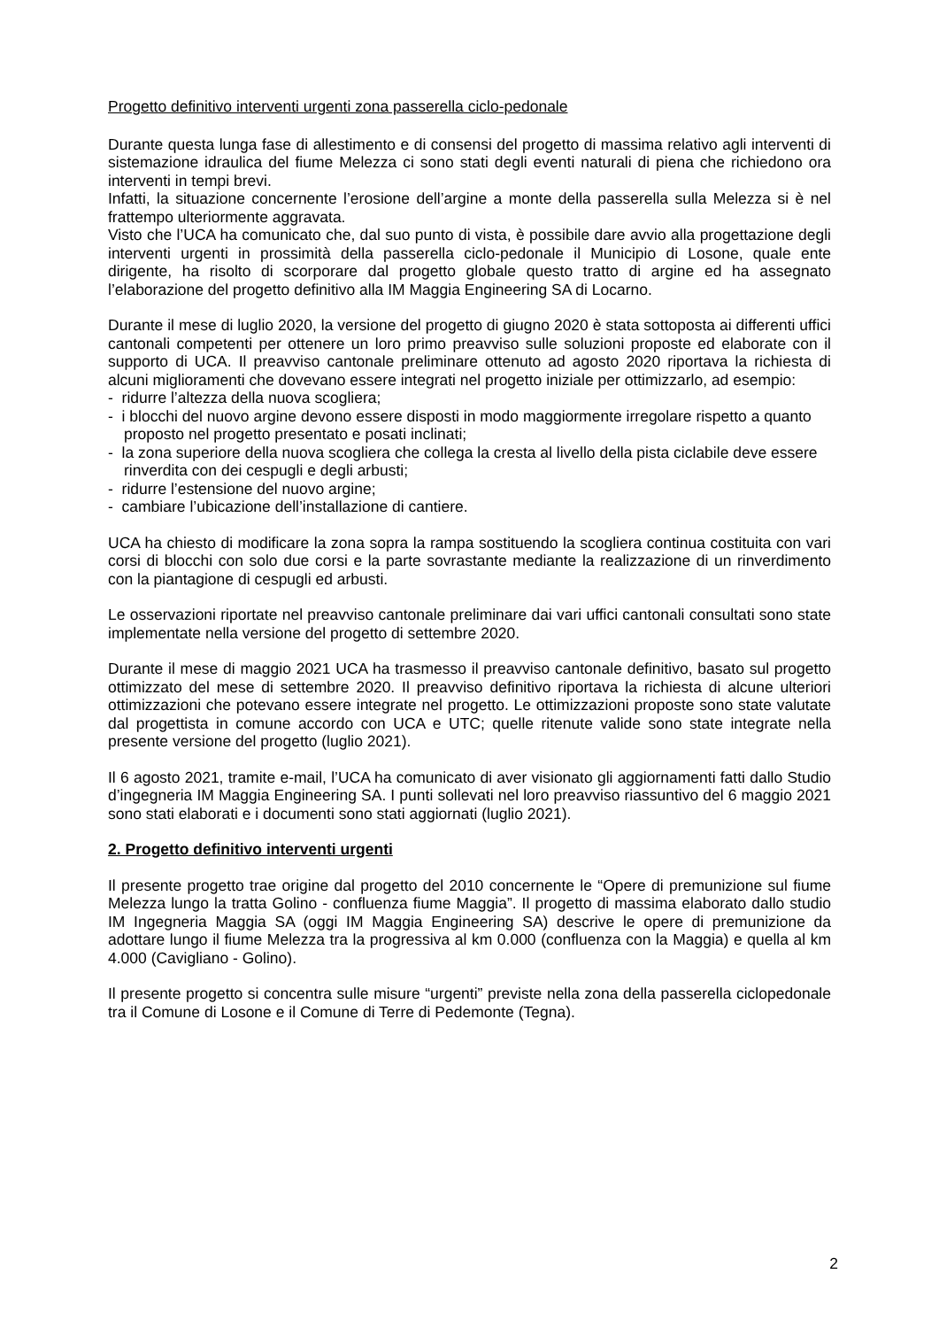Progetto definitivo interventi urgenti zona passerella ciclo-pedonale
Durante questa lunga fase di allestimento e di consensi del progetto di massima relativo agli interventi di sistemazione idraulica del fiume Melezza ci sono stati degli eventi naturali di piena che richiedono ora interventi in tempi brevi.
Infatti, la situazione concernente l’erosione dell’argine a monte della passerella sulla Melezza si è nel frattempo ulteriormente aggravata.
Visto che l’UCA ha comunicato che, dal suo punto di vista, è possibile dare avvio alla progettazione degli interventi urgenti in prossimità della passerella ciclo-pedonale il Municipio di Losone, quale ente dirigente, ha risolto di scorporare dal progetto globale questo tratto di argine ed ha assegnato l’elaborazione del progetto definitivo alla IM Maggia Engineering SA di Locarno.
Durante il mese di luglio 2020, la versione del progetto di giugno 2020 è stata sottoposta ai differenti uffici cantonali competenti per ottenere un loro primo preavviso sulle soluzioni proposte ed elaborate con il supporto di UCA. Il preavviso cantonale preliminare ottenuto ad agosto 2020 riportava la richiesta di alcuni miglioramenti che dovevano essere integrati nel progetto iniziale per ottimizzarlo, ad esempio:
- ridurre l’altezza della nuova scogliera;
- i blocchi del nuovo argine devono essere disposti in modo maggiormente irregolare rispetto a quanto proposto nel progetto presentato e posati inclinati;
- la zona superiore della nuova scogliera che collega la cresta al livello della pista ciclabile deve essere rinverdita con dei cespugli e degli arbusti;
- ridurre l’estensione del nuovo argine;
- cambiare l’ubicazione dell’installazione di cantiere.
UCA ha chiesto di modificare la zona sopra la rampa sostituendo la scogliera continua costituita con vari corsi di blocchi con solo due corsi e la parte sovrastante mediante la realizzazione di un rinverdimento con la piantagione di cespugli ed arbusti.
Le osservazioni riportate nel preavviso cantonale preliminare dai vari uffici cantonali consultati sono state implementate nella versione del progetto di settembre 2020.
Durante il mese di maggio 2021 UCA ha trasmesso il preavviso cantonale definitivo, basato sul progetto ottimizzato del mese di settembre 2020. Il preavviso definitivo riportava la richiesta di alcune ulteriori ottimizzazioni che potevano essere integrate nel progetto. Le ottimizzazioni proposte sono state valutate dal progettista in comune accordo con UCA e UTC; quelle ritenute valide sono state integrate nella presente versione del progetto (luglio 2021).
Il 6 agosto 2021, tramite e-mail, l’UCA ha comunicato di aver visionato gli aggiornamenti fatti dallo Studio d’ingegneria IM Maggia Engineering SA. I punti sollevati nel loro preavviso riassuntivo del 6 maggio 2021 sono stati elaborati e i documenti sono stati aggiornati (luglio 2021).
2. Progetto definitivo interventi urgenti
Il presente progetto trae origine dal progetto del 2010 concernente le “Opere di premunizione sul fiume Melezza lungo la tratta Golino - confluenza fiume Maggia”. Il progetto di massima elaborato dallo studio IM Ingegneria Maggia SA (oggi IM Maggia Engineering SA) descrive le opere di premunizione da adottare lungo il fiume Melezza tra la progressiva al km 0.000 (confluenza con la Maggia) e quella al km 4.000 (Cavigliano - Golino).
Il presente progetto si concentra sulle misure “urgenti” previste nella zona della passerella ciclopedonale tra il Comune di Losone e il Comune di Terre di Pedemonte (Tegna).
2